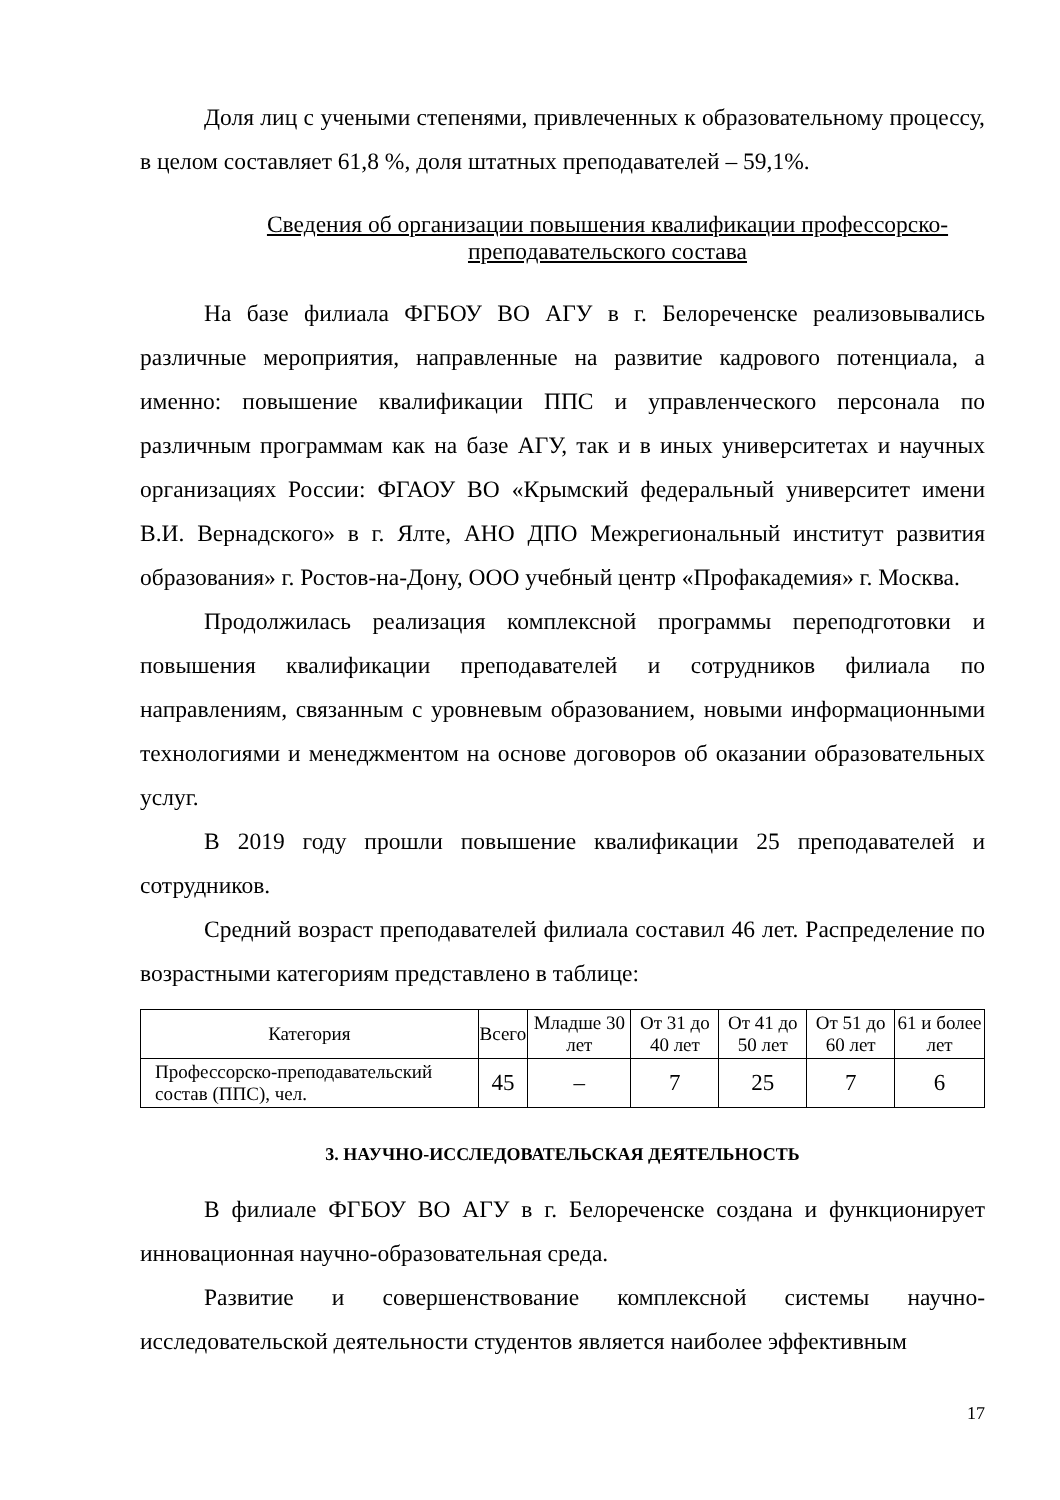Доля лиц с учеными степенями, привлеченных к образовательному процессу, в целом составляет 61,8 %, доля штатных преподавателей – 59,1%.
Сведения об организации повышения квалификации профессорско-преподавательского состава
На базе филиала ФГБОУ ВО АГУ в г. Белореченске реализовывались различные мероприятия, направленные на развитие кадрового потенциала, а именно: повышение квалификации ППС и управленческого персонала по различным программам как на базе АГУ, так и в иных университетах и научных организациях России: ФГАОУ ВО «Крымский федеральный университет имени В.И. Вернадского» в г. Ялте, АНО ДПО Межрегиональный институт развития образования» г. Ростов-на-Дону, ООО учебный центр «Профакадемия» г. Москва.
Продолжилась реализация комплексной программы переподготовки и повышения квалификации преподавателей и сотрудников филиала по направлениям, связанным с уровневым образованием, новыми информационными технологиями и менеджментом на основе договоров об оказании образовательных услуг.
В 2019 году прошли повышение квалификации 25 преподавателей и сотрудников.
Средний возраст преподавателей филиала составил 46 лет. Распределение по возрастными категориям представлено в таблице:
| Категория | Всего | Младше 30 лет | От 31 до 40 лет | От 41 до 50 лет | От 51 до 60 лет | 61 и более лет |
| --- | --- | --- | --- | --- | --- | --- |
| Профессорско-преподавательский состав (ППС), чел. | 45 | – | 7 | 25 | 7 | 6 |
3. НАУЧНО-ИССЛЕДОВАТЕЛЬСКАЯ ДЕЯТЕЛЬНОСТЬ
В филиале ФГБОУ ВО АГУ в г. Белореченске создана и функционирует инновационная научно-образовательная среда.
Развитие и совершенствование комплексной системы научно-исследовательской деятельности студентов является наиболее эффективным
17